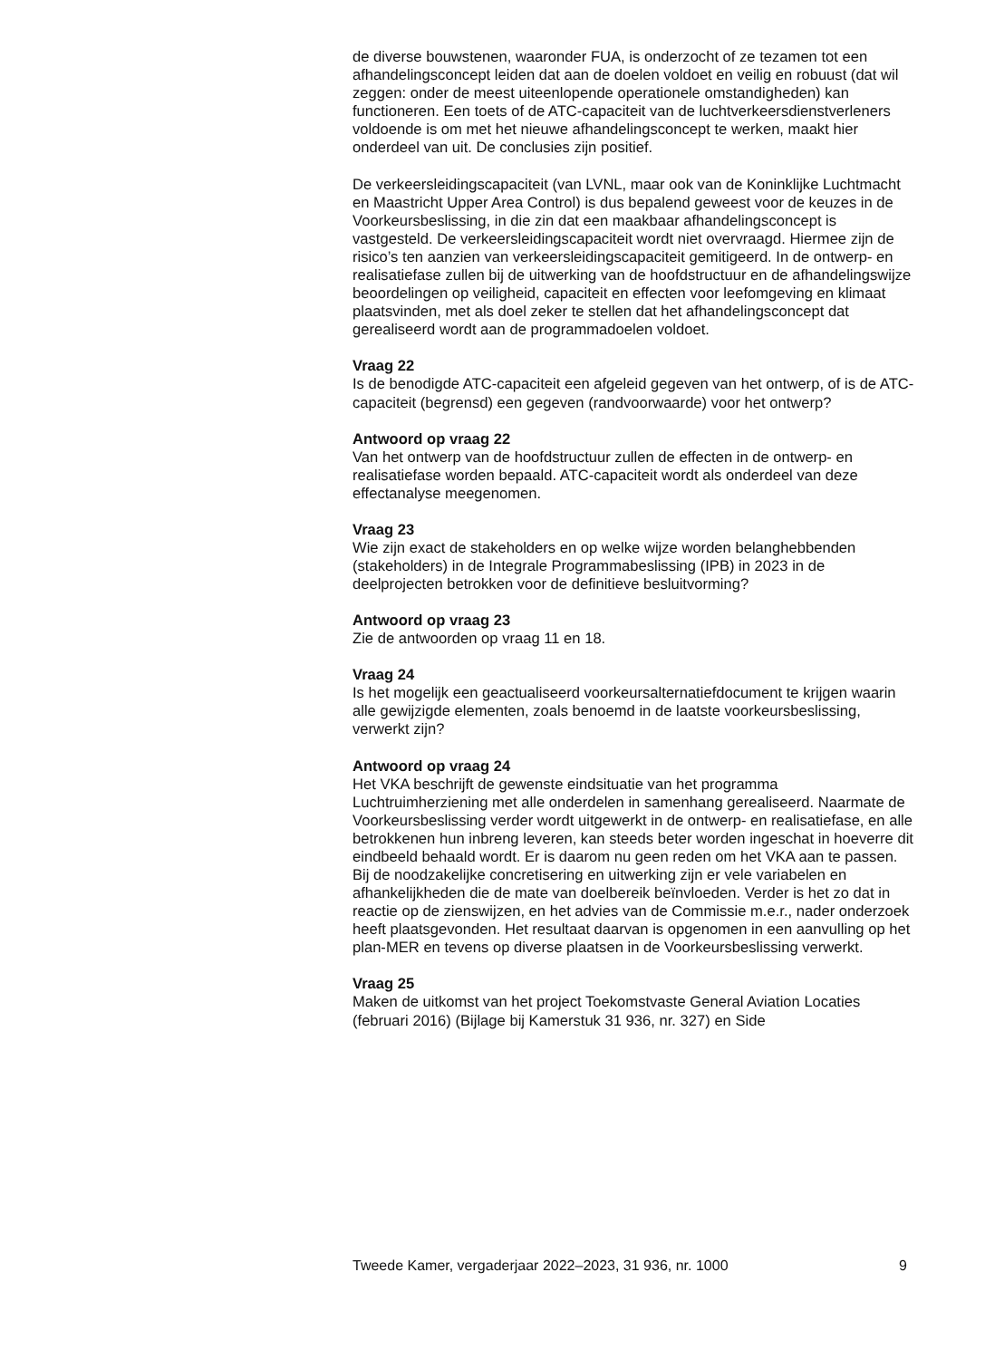de diverse bouwstenen, waaronder FUA, is onderzocht of ze tezamen tot een afhandelingsconcept leiden dat aan de doelen voldoet en veilig en robuust (dat wil zeggen: onder de meest uiteenlopende operationele omstandigheden) kan functioneren. Een toets of de ATC-capaciteit van de luchtverkeersdienstverleners voldoende is om met het nieuwe afhandelingsconcept te werken, maakt hier onderdeel van uit. De conclusies zijn positief.
De verkeersleidingscapaciteit (van LVNL, maar ook van de Koninklijke Luchtmacht en Maastricht Upper Area Control) is dus bepalend geweest voor de keuzes in de Voorkeursbeslissing, in die zin dat een maakbaar afhandelingsconcept is vastgesteld. De verkeersleidingscapaciteit wordt niet overvraagd. Hiermee zijn de risico’s ten aanzien van verkeersleidingscapaciteit gemitigeerd. In de ontwerp- en realisatiefase zullen bij de uitwerking van de hoofdstructuur en de afhandelingswijze beoordelingen op veiligheid, capaciteit en effecten voor leefomgeving en klimaat plaatsvinden, met als doel zeker te stellen dat het afhandelingsconcept dat gerealiseerd wordt aan de programmadoelen voldoet.
Vraag 22
Is de benodigde ATC-capaciteit een afgeleid gegeven van het ontwerp, of is de ATC-capaciteit (begrensd) een gegeven (randvoorwaarde) voor het ontwerp?
Antwoord op vraag 22
Van het ontwerp van de hoofdstructuur zullen de effecten in de ontwerp- en realisatiefase worden bepaald. ATC-capaciteit wordt als onderdeel van deze effectanalyse meegenomen.
Vraag 23
Wie zijn exact de stakeholders en op welke wijze worden belanghebbenden (stakeholders) in de Integrale Programmabeslissing (IPB) in 2023 in de deelprojecten betrokken voor de definitieve besluitvorming?
Antwoord op vraag 23
Zie de antwoorden op vraag 11 en 18.
Vraag 24
Is het mogelijk een geactualiseerd voorkeursalternatiefdocument te krijgen waarin alle gewijzigde elementen, zoals benoemd in de laatste voorkeursbeslissing, verwerkt zijn?
Antwoord op vraag 24
Het VKA beschrijft de gewenste eindsituatie van het programma Luchtruimherziening met alle onderdelen in samenhang gerealiseerd. Naarmate de Voorkeursbeslissing verder wordt uitgewerkt in de ontwerp- en realisatiefase, en alle betrokkenen hun inbreng leveren, kan steeds beter worden ingeschat in hoeverre dit eindbeeld behaald wordt. Er is daarom nu geen reden om het VKA aan te passen. Bij de noodzakelijke concretisering en uitwerking zijn er vele variabelen en afhankelijkheden die de mate van doelbereik beïnvloeden. Verder is het zo dat in reactie op de zienswijzen, en het advies van de Commissie m.e.r., nader onderzoek heeft plaatsgevonden. Het resultaat daarvan is opgenomen in een aanvulling op het plan-MER en tevens op diverse plaatsen in de Voorkeursbeslissing verwerkt.
Vraag 25
Maken de uitkomst van het project Toekomstvaste General Aviation Locaties (februari 2016) (Bijlage bij Kamerstuk 31 936, nr. 327) en Side
Tweede Kamer, vergaderjaar 2022–2023, 31 936, nr. 1000 9